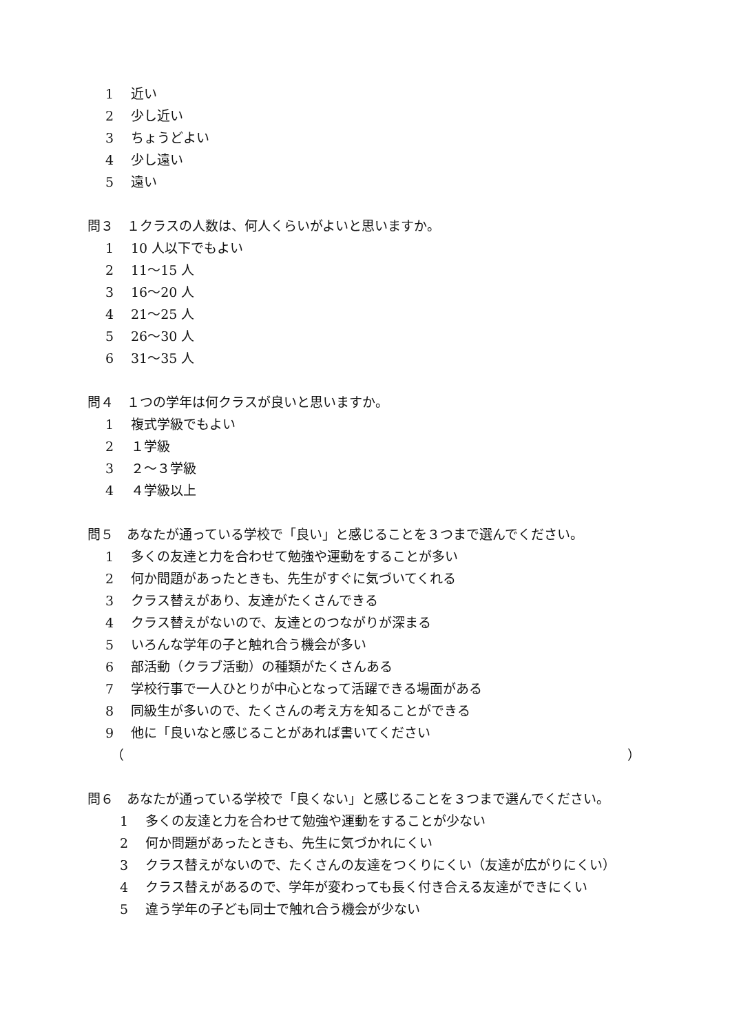1 近い
2 少し近い
3 ちょうどよい
4 少し遠い
5 遠い
問３　１クラスの人数は、何人くらいがよいと思いますか。
1 10 人以下でもよい
2 11～15 人
3 16～20 人
4 21～25 人
5 26～30 人
6 31～35 人
問４　１つの学年は何クラスが良いと思いますか。
1 複式学級でもよい
2 １学級
3 ２～３学級
4 ４学級以上
問５　あなたが通っている学校で「良い」と感じることを３つまで選んでください。
1 多くの友達と力を合わせて勉強や運動をすることが多い
2 何か問題があったときも、先生がすぐに気づいてくれる
3 クラス替えがあり、友達がたくさんできる
4 クラス替えがないので、友達とのつながりが深まる
5 いろんな学年の子と触れ合う機会が多い
6 部活動（クラブ活動）の種類がたくさんある
7 学校行事で一人ひとりが中心となって活躍できる場面がある
8 同級生が多いので、たくさんの考え方を知ることができる
9 他に「良いなと感じることがあれば書いてください
（ ）
問６　あなたが通っている学校で「良くない」と感じることを３つまで選んでください。
1 多くの友達と力を合わせて勉強や運動をすることが少ない
2 何か問題があったときも、先生に気づかれにくい
3 クラス替えがないので、たくさんの友達をつくりにくい（友達が広がりにくい）
4 クラス替えがあるので、学年が変わっても長く付き合える友達ができにくい
5 違う学年の子ども同士で触れ合う機会が少ない